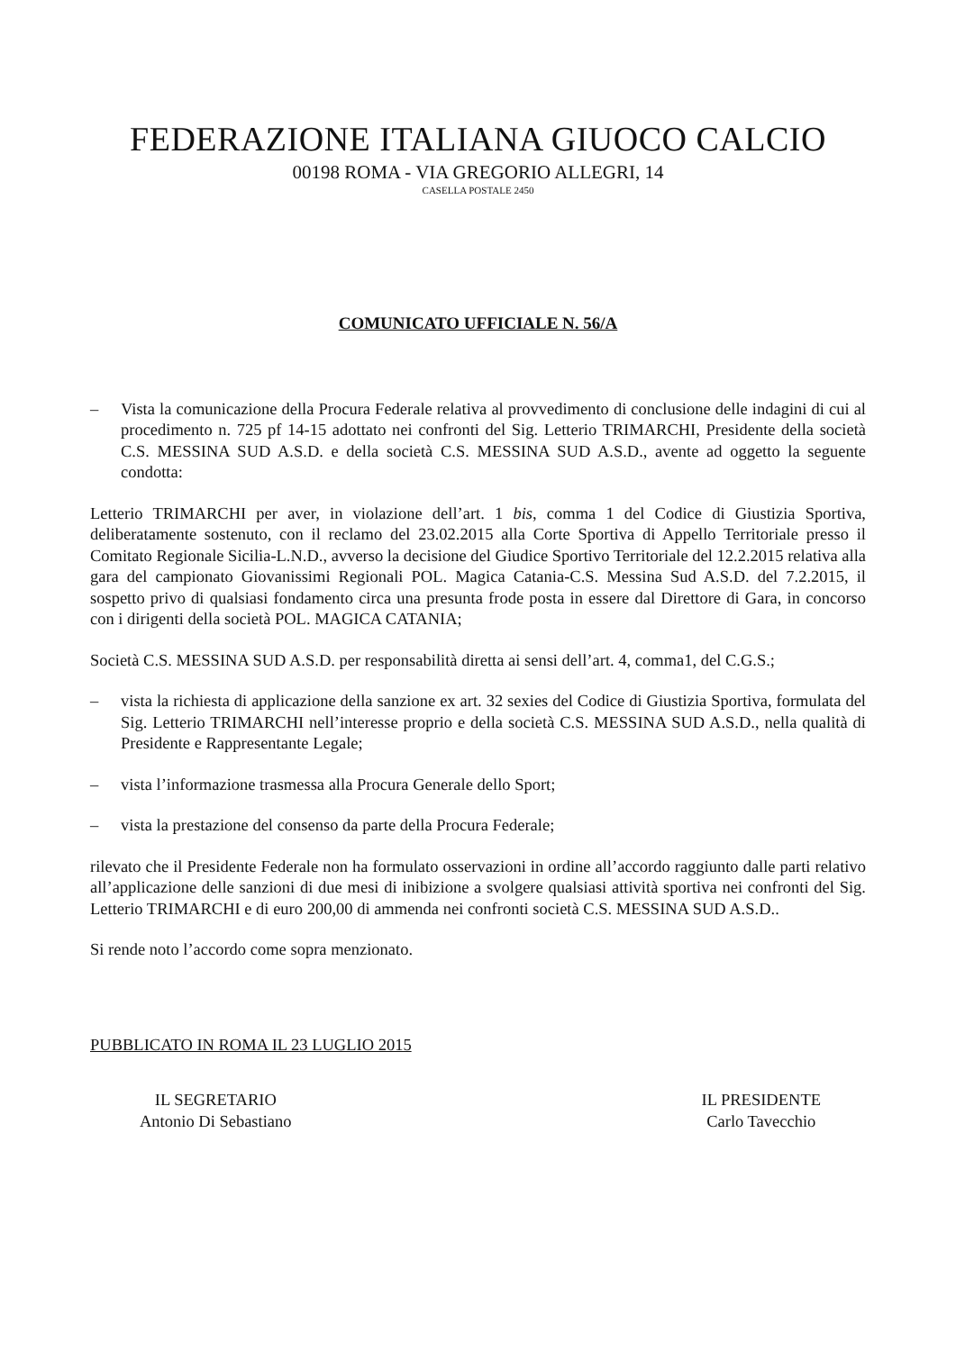FEDERAZIONE ITALIANA GIUOCO CALCIO
00198 ROMA - VIA GREGORIO ALLEGRI, 14
CASELLA POSTALE 2450
COMUNICATO UFFICIALE N. 56/A
– Vista la comunicazione della Procura Federale relativa al provvedimento di conclusione delle indagini di cui al procedimento n. 725 pf 14-15 adottato nei confronti del Sig. Letterio TRIMARCHI, Presidente della società C.S. MESSINA SUD A.S.D. e della società C.S. MESSINA SUD A.S.D., avente ad oggetto la seguente condotta:
Letterio TRIMARCHI per aver, in violazione dell’art. 1 bis, comma 1 del Codice di Giustizia Sportiva, deliberatamente sostenuto, con il reclamo del 23.02.2015 alla Corte Sportiva di Appello Territoriale presso il Comitato Regionale Sicilia-L.N.D., avverso la decisione del Giudice Sportivo Territoriale del 12.2.2015 relativa alla gara del campionato Giovanissimi Regionali POL. Magica Catania-C.S. Messina Sud A.S.D. del 7.2.2015, il sospetto privo di qualsiasi fondamento circa una presunta frode posta in essere dal Direttore di Gara, in concorso con i dirigenti della società POL. MAGICA CATANIA;
Società C.S. MESSINA SUD A.S.D. per responsabilità diretta ai sensi dell’art. 4, comma1, del C.G.S.;
– vista la richiesta di applicazione della sanzione ex art. 32 sexies del Codice di Giustizia Sportiva, formulata del Sig. Letterio TRIMARCHI nell’interesse proprio e della società C.S. MESSINA SUD A.S.D., nella qualità di Presidente e Rappresentante Legale;
– vista l’informazione trasmessa alla Procura Generale dello Sport;
– vista la prestazione del consenso da parte della Procura Federale;
rilevato che il Presidente Federale non ha formulato osservazioni in ordine all’accordo raggiunto dalle parti relativo all’applicazione delle sanzioni di due mesi di inibizione a svolgere qualsiasi attività sportiva nei confronti del Sig. Letterio TRIMARCHI e di euro 200,00 di ammenda nei confronti società C.S. MESSINA SUD A.S.D..
Si rende noto l’accordo come sopra menzionato.
PUBBLICATO IN ROMA IL 23 LUGLIO 2015
IL SEGRETARIO
Antonio Di Sebastiano
IL PRESIDENTE
Carlo Tavecchio